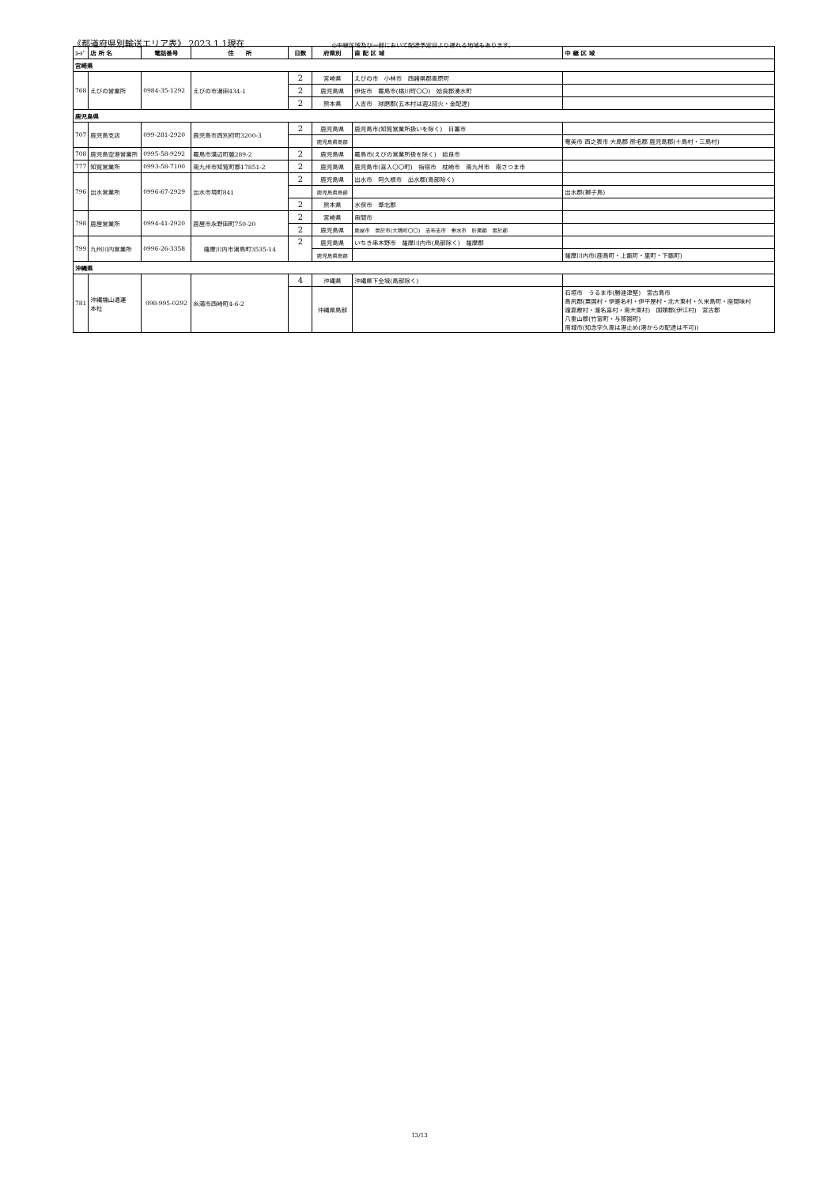《都道府県別輸送エリア表》 2023.1.1現在 ◎中継区域及び一部において配達予定日より遅れる地域もあります。
| ｺｰﾄﾞ | 店 所 名 | 電話番号 | 住 所 | 日数 | 府県別 | 直 配 区 域 | 中 継 区 域 |
| --- | --- | --- | --- | --- | --- | --- | --- |
| 宮崎県 | | | | | | | |
| 768 | えびの営業所 | 0984-35-1292 | えびの市湯田434-1 | 2 | 宮崎県 | えびの市 小林市 西諸県郡高原町 | |
| | | | | 2 | 鹿児島県 | 伊佐市 霧島市(横川町〇〇) 姶良郡湧水町 | |
| | | | | 2 | 熊本県 | 人吉市 球磨郡(五木村は週2回火・金配達) | |
| 鹿児島県 | | | | | | | |
| 707 | 鹿児島支店 | 099-281-2920 | 鹿児島市西別府町3200-3 | 2 | 鹿児島県 | 鹿児島市(知覧営業所扱いを除く) 日置市 | |
| | | | | | 鹿児島県島部 | | 奄美市 西之表市 大島郡 熊毛郡 鹿児島郡(十島村・三島村) |
| 708 | 鹿児島空港営業所 | 0995-58-9292 | 霧島市溝辺町麓289-2 | 2 | 鹿児島県 | 霧島市(えびの営業所扱を除く) 姶良市 | |
| 777 | 知覧営業所 | 0993-58-7100 | 南九州市知覧町郡17851-2 | 2 | 鹿児島県 | 鹿児島市(喜入〇〇町) 指宿市 枕崎市 南九州市 南さつま市 | |
| 796 | 出水営業所 | 0996-67-2929 | 出水市境町841 | 2 | 鹿児島県 | 出水市 阿久根市 出水郡(島部除く) | |
| | | | | | 鹿児島県島部 | | 出水郡(獅子島) |
| | | | | 2 | 熊本県 | 水俣市 葦北郡 | |
| 798 | 鹿屋営業所 | 0994-41-2920 | 鹿屋市永野田町750-20 | 2 | 宮崎県 | 串間市 | |
| | | | | 2 | 鹿児島県 | 鹿屋市 曽於市(大隅町〇〇) 志布志市 垂水市 肝属郡 曽於郡 | |
| 799 | 九州川内営業所 | 0996-26-3358 | 薩摩川内市湯島町3535-14 | 2 | 鹿児島県 | いちき串木野市 薩摩川内市(島部除く) 薩摩郡 | |
| | | | | | 鹿児島県島部 | | 薩摩川内市(鹿島町・上甑町・里町・下甑町) |
| 沖縄県 | | | | | | | |
| 781 | 沖縄福山通運 本社 | 098-995-0292 | 糸満市西崎町4-6-2 | 4 | 沖縄県 | 沖縄県下全域(島部除く) | |
| | | | | | 沖縄県島部 | | 石垣市 うるま市(勝連津堅) 宮古島市 島尻郡(粟国村・伊是名村・伊平屋村・北大東村・久米島町・座間味村 渡嘉敷村・渡名喜村・南大東村) 国頭郡(伊江村) 宮古郡 八重山郡(竹富町・与那国町) 南城市(知念字久高は港止め(港からの配達は不可)) |
13/13